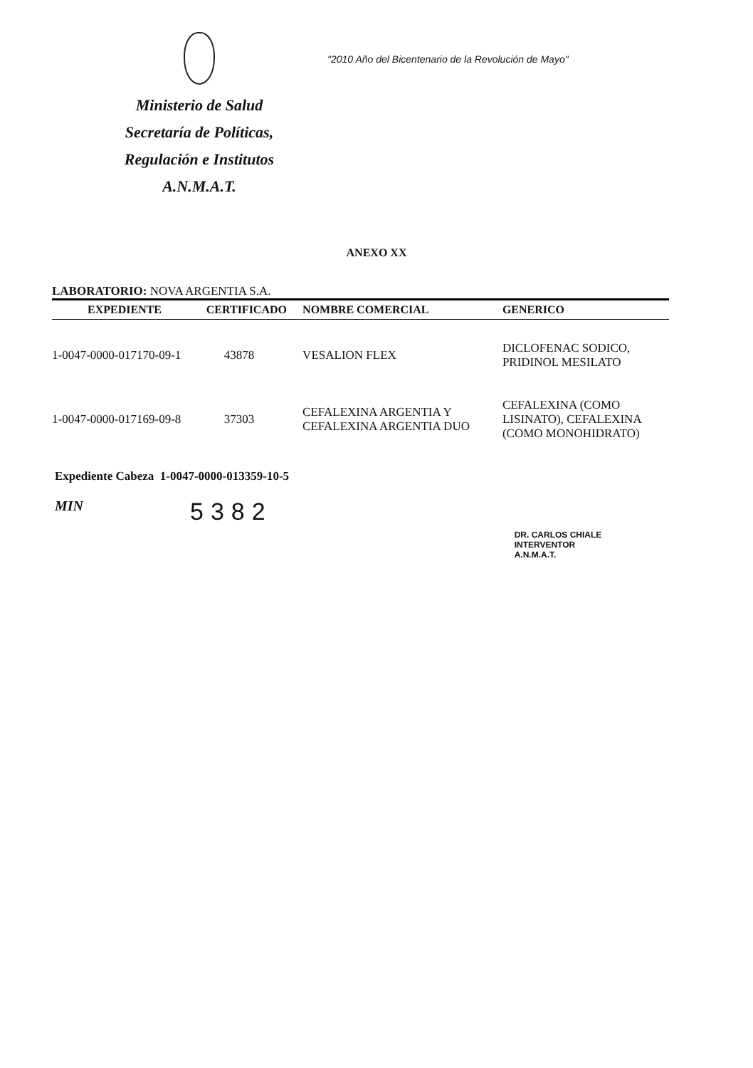Ministerio de Salud
Secretaría de Políticas,
Regulación e Institutos
A.N.M.A.T.
"2010 Año del Bicentenario de la Revolución de Mayo"
ANEXO XX
LABORATORIO: NOVA ARGENTIA S.A.
| EXPEDIENTE | CERTIFICADO | NOMBRE COMERCIAL | GENERICO |
| --- | --- | --- | --- |
| 1-0047-0000-017170-09-1 | 43878 | VESALION FLEX | DICLOFENAC SODICO, PRIDINOL MESILATO |
| 1-0047-0000-017169-09-8 | 37303 | CEFALEXINA ARGENTIA Y CEFALEXINA ARGENTIA DUO | CEFALEXINA (COMO LISINATO), CEFALEXINA (COMO MONOHIDRATO) |
Expediente Cabeza 1-0047-0000-013359-10-5
MIN
5382
DR. CARLOS CHIALE
INTERVENTOR
A.N.M.A.T.